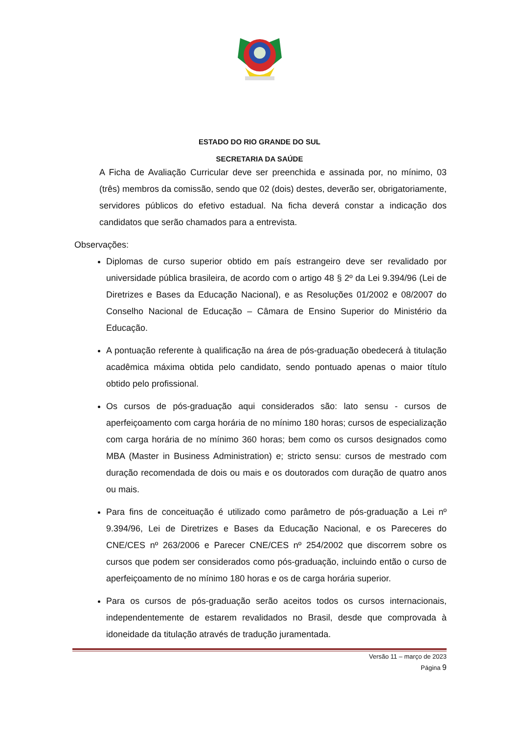ESTADO DO RIO GRANDE DO SUL
SECRETARIA DA SAÚDE
A Ficha de Avaliação Curricular deve ser preenchida e assinada por, no mínimo, 03 (três) membros da comissão, sendo que 02 (dois) destes, deverão ser, obrigatoriamente, servidores públicos do efetivo estadual. Na ficha deverá constar a indicação dos candidatos que serão chamados para a entrevista.
Observações:
Diplomas de curso superior obtido em país estrangeiro deve ser revalidado por universidade pública brasileira, de acordo com o artigo 48 § 2º da Lei 9.394/96 (Lei de Diretrizes e Bases da Educação Nacional), e as Resoluções 01/2002 e 08/2007 do Conselho Nacional de Educação – Câmara de Ensino Superior do Ministério da Educação.
A pontuação referente à qualificação na área de pós-graduação obedecerá à titulação acadêmica máxima obtida pelo candidato, sendo pontuado apenas o maior título obtido pelo profissional.
Os cursos de pós-graduação aqui considerados são: lato sensu - cursos de aperfeiçoamento com carga horária de no mínimo 180 horas; cursos de especialização com carga horária de no mínimo 360 horas; bem como os cursos designados como MBA (Master in Business Administration) e; stricto sensu: cursos de mestrado com duração recomendada de dois ou mais e os doutorados com duração de quatro anos ou mais.
Para fins de conceituação é utilizado como parâmetro de pós-graduação a Lei nº 9.394/96, Lei de Diretrizes e Bases da Educação Nacional, e os Pareceres do CNE/CES nº 263/2006 e Parecer CNE/CES nº 254/2002 que discorrem sobre os cursos que podem ser considerados como pós-graduação, incluindo então o curso de aperfeiçoamento de no mínimo 180 horas e os de carga horária superior.
Para os cursos de pós-graduação serão aceitos todos os cursos internacionais, independentemente de estarem revalidados no Brasil, desde que comprovada à idoneidade da titulação através de tradução juramentada.
Versão 11 – março de 2023
Página 9